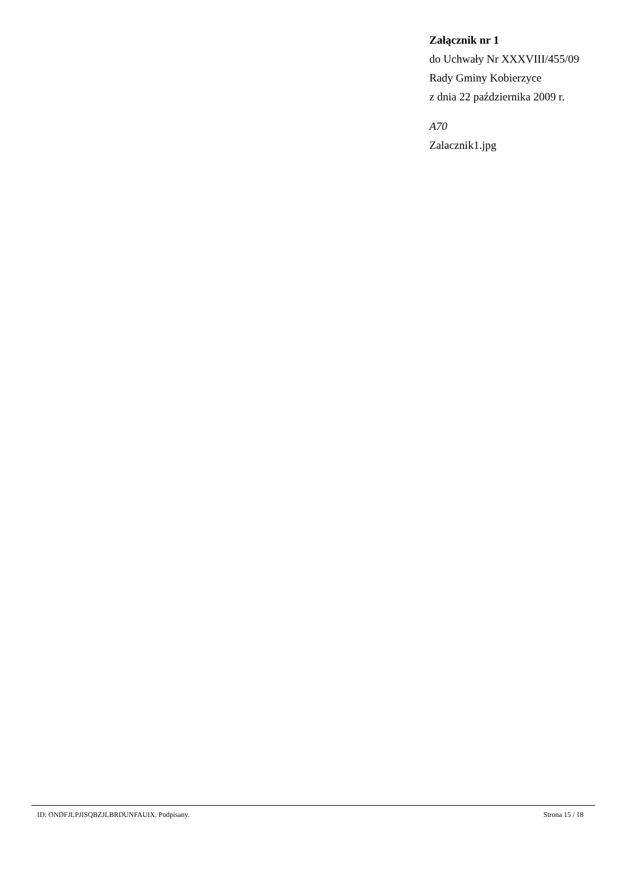Załącznik nr 1
do Uchwały Nr XXXVIII/455/09
Rady Gminy Kobierzyce
z dnia 22 października 2009 r.
A70
Zalacznik1.jpg
ID: ONDFJLPJISQBZJLBRDUNFAUIX. Podpisany. Strona 15 / 18